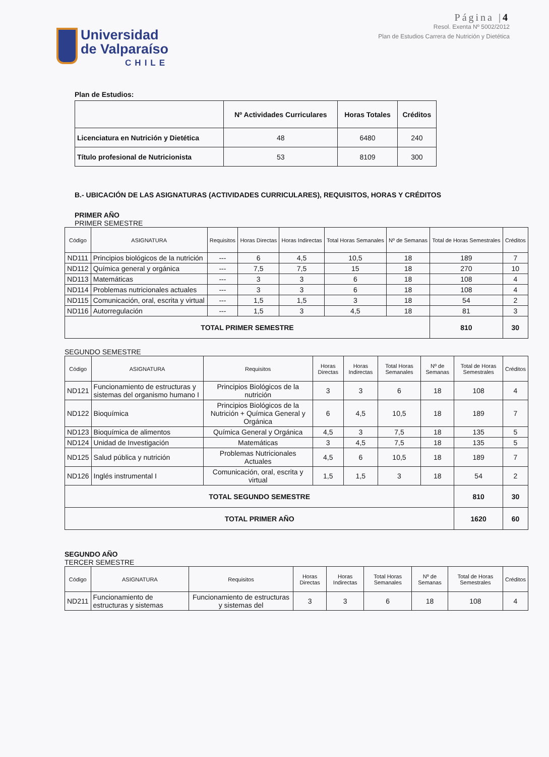Universidad
de Valparaíso
CHILE
Página |4
Resol. Exenta Nº 5002/2012
Plan de Estudios Carrera de Nutrición y Dietética
Plan de Estudios:
| | Nº Actividades Curriculares | Horas Totales | Créditos |
| --- | --- | --- | --- |
| Licenciatura en Nutrición y Dietética | 48 | 6480 | 240 |
| Título profesional de Nutricionista | 53 | 8109 | 300 |
B.- UBICACIÓN DE LAS ASIGNATURAS (ACTIVIDADES CURRICULARES), REQUISITOS, HORAS Y CRÉDITOS
PRIMER AÑO
PRIMER SEMESTRE
| Código | ASIGNATURA | Requisitos | Horas Directas | Horas Indirectas | Total Horas Semanales | Nº de Semanas | Total de Horas Semestrales | Créditos |
| --- | --- | --- | --- | --- | --- | --- | --- | --- |
| ND111 | Principios biológicos de la nutrición | --- | 6 | 4,5 | 10,5 | 18 | 189 | 7 |
| ND112 | Química general y orgánica | --- | 7,5 | 7,5 | 15 | 18 | 270 | 10 |
| ND113 | Matemáticas | --- | 3 | 3 | 6 | 18 | 108 | 4 |
| ND114 | Problemas nutricionales actuales | --- | 3 | 3 | 6 | 18 | 108 | 4 |
| ND115 | Comunicación, oral, escrita y virtual | --- | 1,5 | 1,5 | 3 | 18 | 54 | 2 |
| ND116 | Autorregulación | --- | 1,5 | 3 | 4,5 | 18 | 81 | 3 |
| TOTAL PRIMER SEMESTRE | | | | | | | 810 | 30 |
SEGUNDO SEMESTRE
| Código | ASIGNATURA | Requisitos | Horas Directas | Horas Indirectas | Total Horas Semanales | Nº de Semanas | Total de Horas Semestrales | Créditos |
| --- | --- | --- | --- | --- | --- | --- | --- | --- |
| ND121 | Funcionamiento de estructuras y sistemas del organismo humano I | Principios Biológicos de la nutrición | 3 | 3 | 6 | 18 | 108 | 4 |
| ND122 | Bioquímica | Principios Biológicos de la Nutrición + Química General y Orgánica | 6 | 4,5 | 10,5 | 18 | 189 | 7 |
| ND123 | Bioquímica de alimentos | Química General y Orgánica | 4,5 | 3 | 7,5 | 18 | 135 | 5 |
| ND124 | Unidad de Investigación | Matemáticas | 3 | 4,5 | 7,5 | 18 | 135 | 5 |
| ND125 | Salud pública y nutrición | Problemas Nutricionales Actuales | 4,5 | 6 | 10,5 | 18 | 189 | 7 |
| ND126 | Inglés instrumental I | Comunicación, oral, escrita y virtual | 1,5 | 1,5 | 3 | 18 | 54 | 2 |
| TOTAL SEGUNDO SEMESTRE | | | | | | | 810 | 30 |
| TOTAL PRIMER AÑO | | | | | | | 1620 | 60 |
SEGUNDO AÑO
TERCER SEMESTRE
| Código | ASIGNATURA | Requisitos | Horas Directas | Horas Indirectas | Total Horas Semanales | Nº de Semanas | Total de Horas Semestrales | Créditos |
| --- | --- | --- | --- | --- | --- | --- | --- | --- |
| ND211 | Funcionamiento de estructuras y sistemas | Funcionamiento de estructuras y sistemas del | 3 | 3 | 6 | 18 | 108 | 4 |